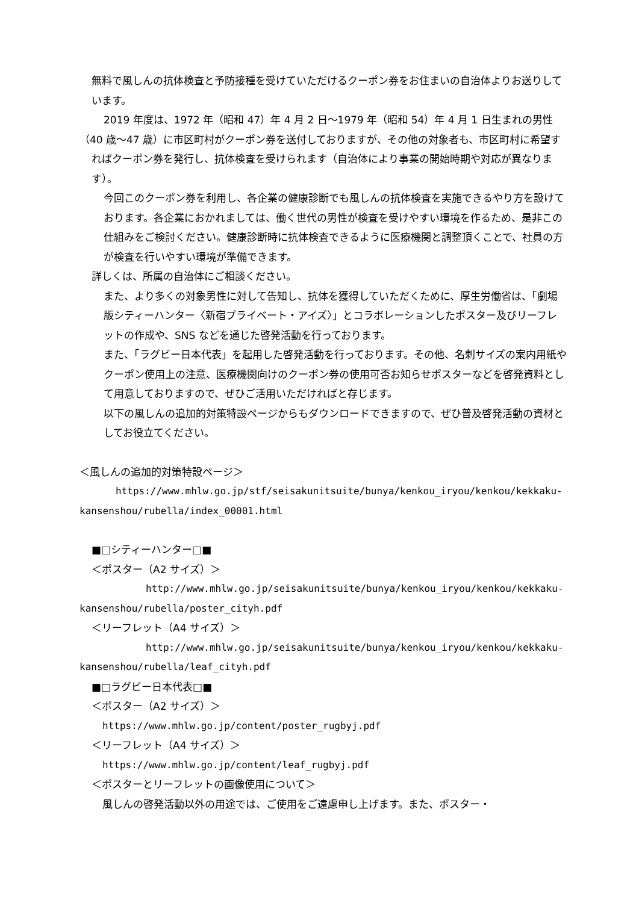無料で風しんの抗体検査と予防接種を受けていただけるクーポン券をお住まいの自治体よりお送りしています。
2019 年度は、1972 年（昭和 47）年 4 月 2 日～1979 年（昭和 54）年 4 月 1 日生まれの男性
（40 歳～47 歳）に市区町村がクーポン券を送付しておりますが、その他の対象者も、市区町村に希望すればクーポン券を発行し、抗体検査を受けられます（自治体により事業の開始時期や対応が異なります）。
今回このクーポン券を利用し、各企業の健康診断でも風しんの抗体検査を実施できるやり方を設けております。各企業におかれましては、働く世代の男性が検査を受けやすい環境を作るため、是非この仕組みをご検討ください。健康診断時に抗体検査できるように医療機関と調整頂くことで、社員の方が検査を行いやすい環境が準備できます。
詳しくは、所属の自治体にご相談ください。
また、より多くの対象男性に対して告知し、抗体を獲得していただくために、厚生労働省は、「劇場版シティーハンター〈新宿プライベート・アイズ〉」とコラボレーションしたポスター及びリーフレットの作成や、SNS などを通じた啓発活動を行っております。
また、「ラグビー日本代表」を起用した啓発活動を行っております。その他、名刺サイズの案内用紙やクーポン使用上の注意、医療機関向けのクーポン券の使用可否お知らせポスターなどを啓発資料として用意しておりますので、ぜひご活用いただければと存じます。
以下の風しんの追加的対策特設ページからもダウンロードできますので、ぜひ普及啓発活動の資材としてお役立てください。
＜風しんの追加的対策特設ページ＞
https://www.mhlw.go.jp/stf/seisakunitsuite/bunya/kenkou_iryou/kenkou/kekkaku-
kansenshou/rubella/index_00001.html
■□シティーハンター□■
＜ポスター（A2 サイズ）＞
http://www.mhlw.go.jp/seisakunitsuite/bunya/kenkou_iryou/kenkou/kekkaku-
kansenshou/rubella/poster_cityh.pdf
＜リーフレット（A4 サイズ）＞
http://www.mhlw.go.jp/seisakunitsuite/bunya/kenkou_iryou/kenkou/kekkaku-
kansenshou/rubella/leaf_cityh.pdf
■□ラグビー日本代表□■
＜ポスター（A2 サイズ）＞
https://www.mhlw.go.jp/content/poster_rugbyj.pdf
＜リーフレット（A4 サイズ）＞
https://www.mhlw.go.jp/content/leaf_rugbyj.pdf
＜ポスターとリーフレットの画像使用について＞
風しんの啓発活動以外の用途では、ご使用をご遠慮申し上げます。また、ポスター・